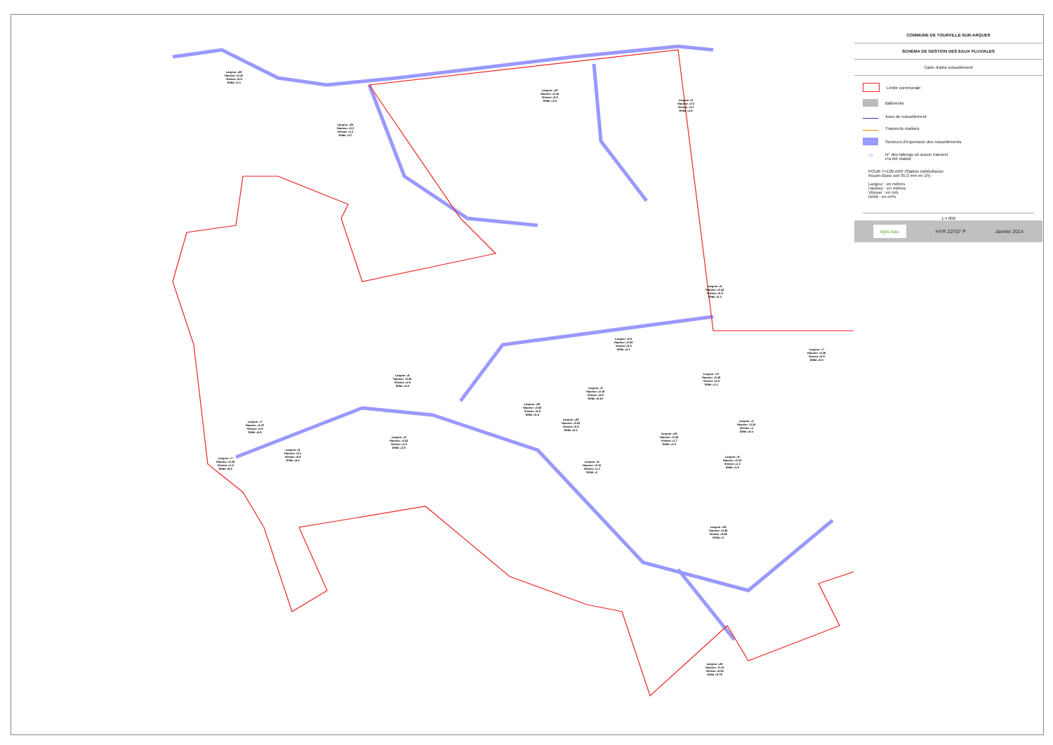Largeur =20
Hauteur =0.21
Vitesse =0.9
Débit =3.3
Largeur =20
Hauteur =0.2
Vitesse =1.1
Débit =2.7
Largeur =15
Hauteur =0.14
Vitesse =0.9
Débit =1.9
Largeur =5
Hauteur =0.3
Vitesse =2.1
Débit =1.9
Largeur =6
Hauteur =0.14
Vitesse =0.8
Débit =0.3
Largeur =9.5
Hauteur =0.03
Vitesse =0.5
Débit =0.1
Largeur =7
Hauteur =0.16
Vitesse =0.9
Débit =0.5
Largeur =6
Hauteur =0.43
Vitesse =1.6
Débit =2.6
Largeur =17
Hauteur =0.16
Vitesse =0.8
Débit =1.1
Largeur =5
Hauteur =0.15
Vitesse =0.6
Débit =0.15
Largeur =20
Hauteur =0.04
Vitesse =0.8
Débit =0.4
Largeur =20
Hauteur =0.03
Vitesse =0.6
Débit =0.2
Largeur =3
Hauteur =0.24
Vitesse =1
Débit =0.4
Largeur =7
Hauteur =0.47
Vitesse =3.9
Débit =8.8
Largeur =9
Hauteur =0.41
Vitesse =1.5
Débit =3.5
Largeur =10
Hauteur =0.19
Vitesse =1.7
Débit =1.8
Largeur =6
Hauteur =0.1
Vitesse =0.9
Débit =0.4
Largeur =8
Hauteur =0.23
Vitesse =1.3
Débit =1.5
Largeur =7
Hauteur =0.15
Vitesse =1.4
Débit =8.8
Largeur =8
Hauteur =0.31
Vitesse =1.3
Débit =2
Largeur =20
Hauteur =0.26
Vitesse =0.95
Débit =3
Largeur =20
Hauteur =0.11
Vitesse =0.52
Débit =0.75
COMMUNE DE TOURVILLE-SUR-ARQUES
SCHEMA DE GESTION DES EAUX PLUVIALES
Carte d'aléa ruissellement
Limite communale
Bâtiments
Axes de ruissellement
Transects réalisés
Secteurs d'expension des ruissellements
70 N° des talwegs où aucun transect
n'a été réalisé
POUR T=100 ANS (Station météofrance
Rouen-Boos soit 35.3 mm en 1h) :
Largeur : en mètres
Hauteur : en mètres
Vitesse : en m/s
Débit : en m³/s
1:4 000
egis eau HYR 22707 P Janvier 2014